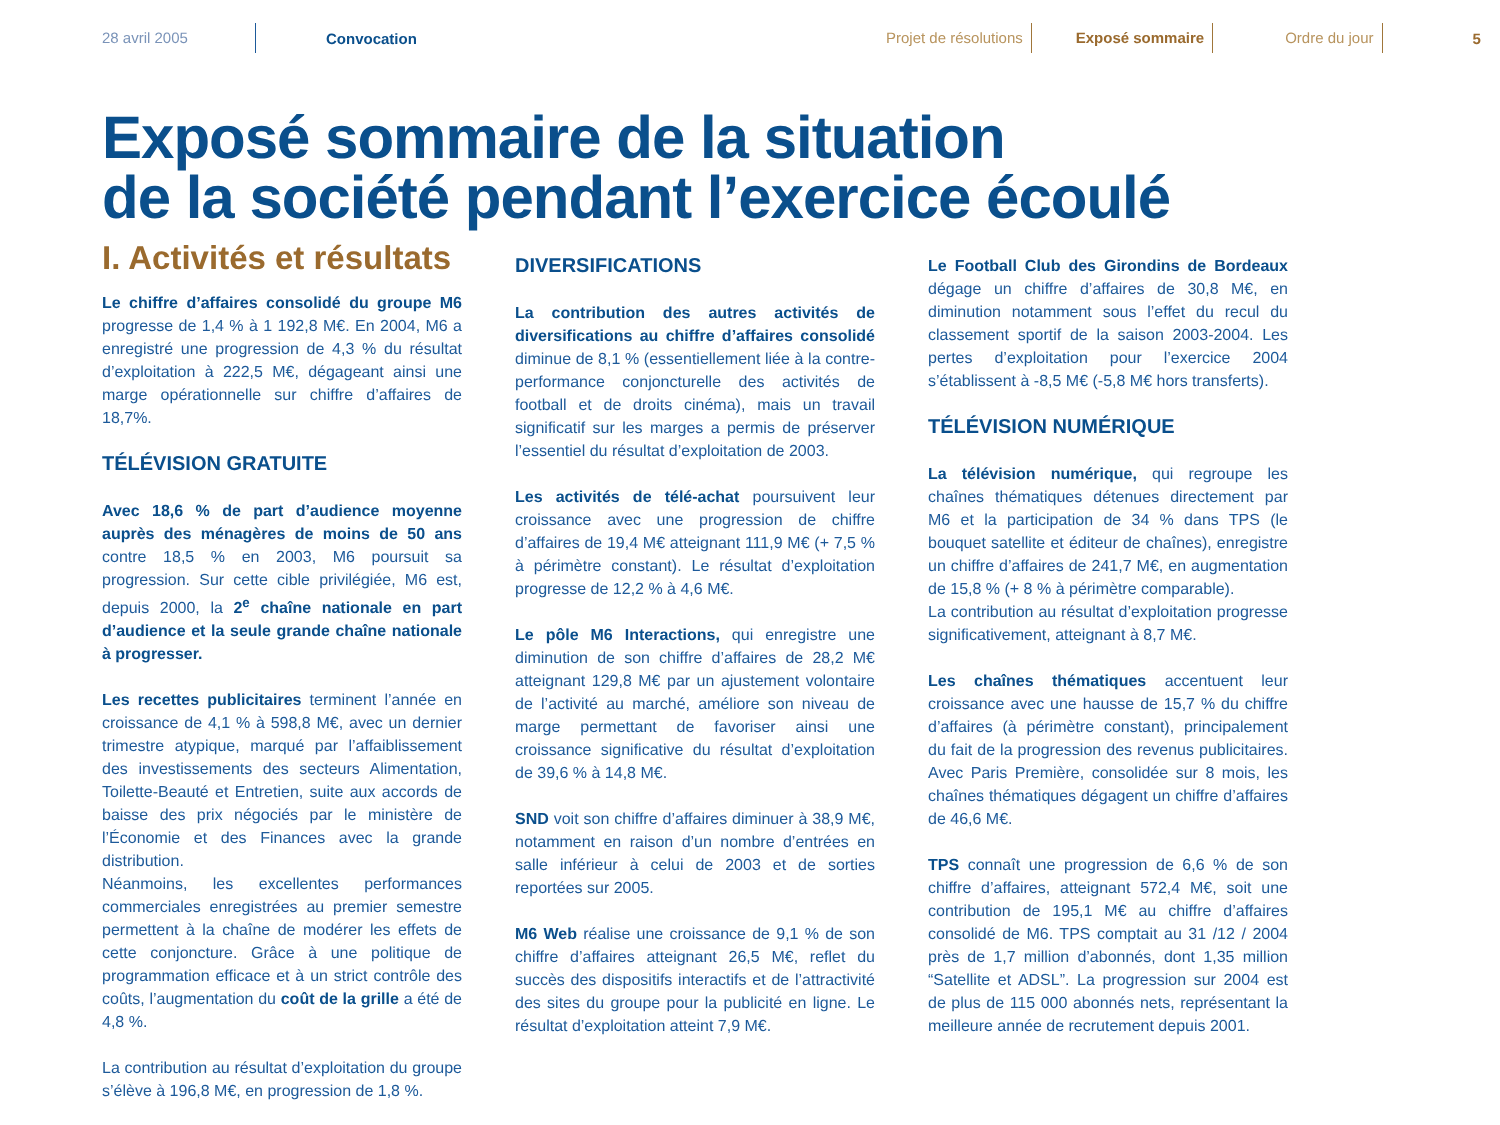28 avril 2005
Convocation
Projet de résolutions Exposé sommaire Ordre du jour
5
Exposé sommaire de la situation
de la société pendant l’exercice écoulé
I. Activités et résultats
Le chiffre d’affaires consolidé du groupe M6 progresse de 1,4 % à 1 192,8 M€. En 2004, M6 a enregistré une progression de 4,3 % du résultat d’exploitation à 222,5 M€, dégageant ainsi une marge opérationnelle sur chiffre d’affaires de 18,7%.
TÉLÉVISION GRATUITE
Avec 18,6 % de part d’audience moyenne auprès des ménagères de moins de 50 ans contre 18,5 % en 2003, M6 poursuit sa progression. Sur cette cible privilégiée, M6 est, depuis 2000, la 2<sup>e</sup> chaîne nationale en part d’audience et la seule grande chaîne nationale à progresser.
Les recettes publicitaires terminent l’année en croissance de 4,1 % à 598,8 M€, avec un dernier trimestre atypique, marqué par l’affaiblissement des investissements des secteurs Alimentation, Toilette-Beauté et Entretien, suite aux accords de baisse des prix négociés par le ministère de l’Économie et des Finances avec la grande distribution.
Néanmoins, les excellentes performances commerciales enregistrées au premier semestre permettent à la chaîne de modérer les effets de cette conjoncture. Grâce à une politique de programmation efficace et à un strict contrôle des coûts, l’augmentation du coût de la grille a été de 4,8 %.
La contribution au résultat d’exploitation du groupe s’élève à 196,8 M€, en progression de 1,8 %.
DIVERSIFICATIONS
La contribution des autres activités de diversifications au chiffre d’affaires consolidé diminue de 8,1 % (essentiellement liée à la contre-performance conjoncturelle des activités de football et de droits cinéma), mais un travail significatif sur les marges a permis de préserver l’essentiel du résultat d’exploitation de 2003.
Les activités de télé-achat poursuivent leur croissance avec une progression de chiffre d’affaires de 19,4 M€ atteignant 111,9 M€ (+ 7,5 % à périmètre constant). Le résultat d’exploitation progresse de 12,2 % à 4,6 M€.
Le pôle M6 Interactions, qui enregistre une diminution de son chiffre d’affaires de 28,2 M€ atteignant 129,8 M€ par un ajustement volontaire de l’activité au marché, améliore son niveau de marge permettant de favoriser ainsi une croissance significative du résultat d’exploitation de 39,6 % à 14,8 M€.
SND voit son chiffre d’affaires diminuer à 38,9 M€, notamment en raison d’un nombre d’entrées en salle inférieur à celui de 2003 et de sorties reportées sur 2005.
M6 Web réalise une croissance de 9,1 % de son chiffre d’affaires atteignant 26,5 M€, reflet du succès des dispositifs interactifs et de l’attractivité des sites du groupe pour la publicité en ligne. Le résultat d’exploitation atteint 7,9 M€.
Le Football Club des Girondins de Bordeaux dégage un chiffre d’affaires de 30,8 M€, en diminution notamment sous l’effet du recul du classement sportif de la saison 2003-2004. Les pertes d’exploitation pour l’exercice 2004 s’établissent à -8,5 M€ (-5,8 M€ hors transferts).
TÉLÉVISION NUMÉRIQUE
La télévision numérique, qui regroupe les chaînes thématiques détenues directement par M6 et la participation de 34 % dans TPS (le bouquet satellite et éditeur de chaînes), enregistre un chiffre d’affaires de 241,7 M€, en augmentation de 15,8 % (+ 8 % à périmètre comparable).
La contribution au résultat d’exploitation progresse significativement, atteignant à 8,7 M€.
Les chaînes thématiques accentuent leur croissance avec une hausse de 15,7 % du chiffre d’affaires (à périmètre constant), principalement du fait de la progression des revenus publicitaires. Avec Paris Première, consolidée sur 8 mois, les chaînes thématiques dégagent un chiffre d’affaires de 46,6 M€.
TPS connaît une progression de 6,6 % de son chiffre d’affaires, atteignant 572,4 M€, soit une contribution de 195,1 M€ au chiffre d’affaires consolidé de M6. TPS comptait au 31 /12 / 2004 près de 1,7 million d’abonnés, dont 1,35 million “Satellite et ADSL”. La progression sur 2004 est de plus de 115 000 abonnés nets, représentant la meilleure année de recrutement depuis 2001.